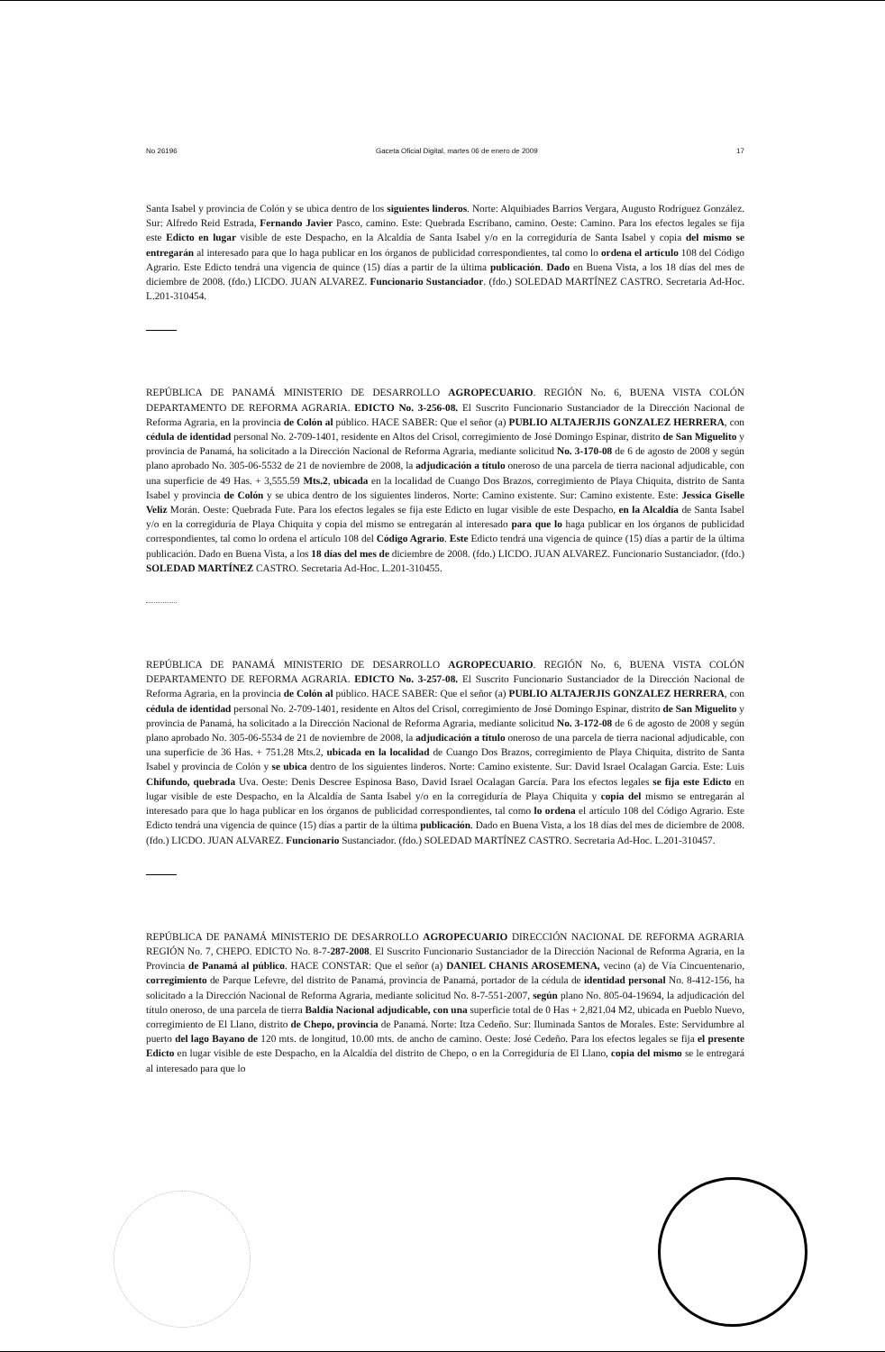No 26196 Gaceta Oficial Digital, martes 06 de enero de 2009 17
Santa Isabel y provincia de Colón y se ubica dentro de los siguientes linderos. Norte: Alquibiades Barrios Vergara, Augusto Rodríguez González. Sur: Alfredo Reid Estrada, Fernando Javier Pasco, camino. Este: Quebrada Escribano, camino. Oeste: Camino. Para los efectos legales se fija este Edicto en lugar visible de este Despacho, en la Alcaldía de Santa Isabel y/o en la corregiduría de Santa Isabel y copia del mismo se entregarán al interesado para que lo haga publicar en los órganos de publicidad correspondientes, tal como lo ordena el artículo 108 del Código Agrario. Este Edicto tendrá una vigencia de quince (15) días a partir de la última publicación. Dado en Buena Vista, a los 18 días del mes de diciembre de 2008. (fdo.) LICDO. JUAN ALVAREZ. Funcionario Sustanciador. (fdo.) SOLEDAD MARTÍNEZ CASTRO. Secretaria Ad-Hoc. L.201-310454.
REPÚBLICA DE PANAMÁ MINISTERIO DE DESARROLLO AGROPECUARIO. REGIÓN No. 6, BUENA VISTA COLÓN DEPARTAMENTO DE REFORMA AGRARIA. EDICTO No. 3-256-08. El Suscrito Funcionario Sustanciador de la Dirección Nacional de Reforma Agraria, en la provincia de Colón al público. HACE SABER: Que el señor (a) PUBLIO ALTAJERJIS GONZALEZ HERRERA, con cédula de identidad personal No. 2-709-1401, residente en Altos del Crisol, corregimiento de José Domingo Espinar, distrito de San Miguelito y provincia de Panamá, ha solicitado a la Dirección Nacional de Reforma Agraria, mediante solicitud No. 3-170-08 de 6 de agosto de 2008 y según plano aprobado No. 305-06-5532 de 21 de noviembre de 2008, la adjudicación a título oneroso de una parcela de tierra nacional adjudicable, con una superficie de 49 Has. + 3,555.59 Mts.2, ubicada en la localidad de Cuango Dos Brazos, corregimiento de Playa Chiquita, distrito de Santa Isabel y provincia de Colón y se ubica dentro de los siguientes linderos. Norte: Camino existente. Sur: Camino existente. Este: Jessica Giselle Veliz Morán. Oeste: Quebrada Fute. Para los efectos legales se fija este Edicto en lugar visible de este Despacho, en la Alcaldía de Santa Isabel y/o en la corregiduría de Playa Chiquita y copia del mismo se entregarán al interesado para que lo haga publicar en los órganos de publicidad correspondientes, tal como lo ordena el artículo 108 del Código Agrario. Este Edicto tendrá una vigencia de quince (15) días a partir de la última publicación. Dado en Buena Vista, a los 18 días del mes de diciembre de 2008. (fdo.) LICDO. JUAN ALVAREZ. Funcionario Sustanciador. (fdo.) SOLEDAD MARTÍNEZ CASTRO. Secretaria Ad-Hoc. L.201-310455.
REPÚBLICA DE PANAMÁ MINISTERIO DE DESARROLLO AGROPECUARIO. REGIÓN No. 6, BUENA VISTA COLÓN DEPARTAMENTO DE REFORMA AGRARIA. EDICTO No. 3-257-08. El Suscrito Funcionario Sustanciador de la Dirección Nacional de Reforma Agraria, en la provincia de Colón al público. HACE SABER: Que el señor (a) PUBLIO ALTAJERJIS GONZALEZ HERRERA, con cédula de identidad personal No. 2-709-1401, residente en Altos del Crisol, corregimiento de José Domingo Espinar, distrito de San Miguelito y provincia de Panamá, ha solicitado a la Dirección Nacional de Reforma Agraria, mediante solicitud No. 3-172-08 de 6 de agosto de 2008 y según plano aprobado No. 305-06-5534 de 21 de noviembre de 2008, la adjudicación a título oneroso de una parcela de tierra nacional adjudicable, con una superficie de 36 Has. + 751.28 Mts.2, ubicada en la localidad de Cuango Dos Brazos, corregimiento de Playa Chiquita, distrito de Santa Isabel y provincia de Colón y se ubica dentro de los siguientes linderos. Norte: Camino existente. Sur: David Israel Ocalagan García. Este: Luis Chifundo, quebrada Uva. Oeste: Denis Descree Espinosa Baso, David Israel Ocalagan García. Para los efectos legales se fija este Edicto en lugar visible de este Despacho, en la Alcaldía de Santa Isabel y/o en la corregiduría de Playa Chiquita y copia del mismo se entregarán al interesado para que lo haga publicar en los órganos de publicidad correspondientes, tal como lo ordena el artículo 108 del Código Agrario. Este Edicto tendrá una vigencia de quince (15) días a partir de la última publicación. Dado en Buena Vista, a los 18 días del mes de diciembre de 2008. (fdo.) LICDO. JUAN ALVAREZ. Funcionario Sustanciador. (fdo.) SOLEDAD MARTÍNEZ CASTRO. Secretaria Ad-Hoc. L.201-310457.
REPÚBLICA DE PANAMÁ MINISTERIO DE DESARROLLO AGROPECUARIO DIRECCIÓN NACIONAL DE REFORMA AGRARIA REGIÓN No. 7, CHEPO. EDICTO No. 8-7-287-2008. El Suscrito Funcionario Sustanciador de la Dirección Nacional de Reforma Agraria, en la Provincia de Panamá al público. HACE CONSTAR: Que el señor (a) DANIEL CHANIS AROSEMENA, vecino (a) de Vía Cincuentenario, corregimiento de Parque Lefevre, del distrito de Panamá, provincia de Panamá, portador de la cédula de identidad personal No. 8-412-156, ha solicitado a la Dirección Nacional de Reforma Agraria, mediante solicitud No. 8-7-551-2007, según plano No. 805-04-19694, la adjudicación del título oneroso, de una parcela de tierra Baldía Nacional adjudicable, con una superficie total de 0 Has + 2,821.04 M2, ubicada en Pueblo Nuevo, corregimiento de El Llano, distrito de Chepo, provincia de Panamá. Norte: Itza Cedeño. Sur: Iluminada Santos de Morales. Este: Servidumbre al puerto del lago Bayano de 120 mts. de longitud, 10.00 mts. de ancho de camino. Oeste: José Cedeño. Para los efectos legales se fija el presente Edicto en lugar visible de este Despacho, en la Alcaldía del distrito de Chepo, o en la Corregiduría de El Llano, copia del mismo se le entregará al interesado para que lo